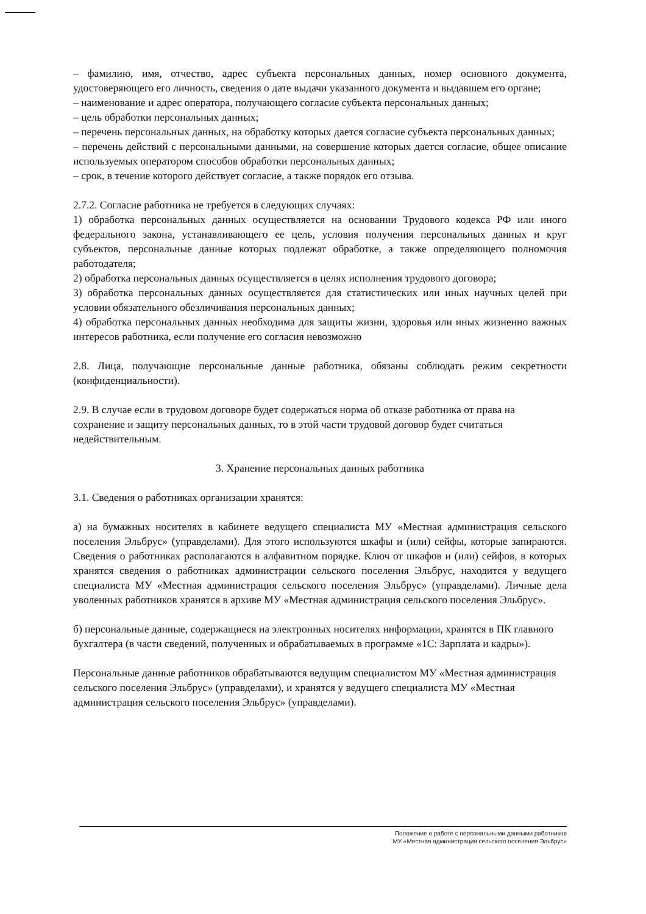– фамилию, имя, отчество, адрес субъекта персональных данных, номер основного документа, удостоверяющего его личность, сведения о дате выдачи указанного документа и выдавшем его органе;
– наименование и адрес оператора, получающего согласие субъекта персональных данных;
– цель обработки персональных данных;
– перечень персональных данных, на обработку которых дается согласие субъекта персональных данных;
– перечень действий с персональными данными, на совершение которых дается согласие, общее описание используемых оператором способов обработки персональных данных;
– срок, в течение которого действует согласие, а также порядок его отзыва.
2.7.2. Согласие работника не требуется в следующих случаях:
1) обработка персональных данных осуществляется на основании Трудового кодекса РФ или иного федерального закона, устанавливающего ее цель, условия получения персональных данных и круг субъектов, персональные данные которых подлежат обработке, а также определяющего полномочия работодателя;
2) обработка персональных данных осуществляется в целях исполнения трудового договора;
3) обработка персональных данных осуществляется для статистических или иных научных целей при условии обязательного обезличивания персональных данных;
4) обработка персональных данных необходима для защиты жизни, здоровья или иных жизненно важных интересов работника, если получение его согласия невозможно
2.8. Лица, получающие персональные данные работника, обязаны соблюдать режим секретности (конфиденциальности).
2.9. В случае если в трудовом договоре будет содержаться норма об отказе работника от права на сохранение и защиту персональных данных, то в этой части трудовой договор будет считаться недействительным.
3. Хранение персональных данных работника
3.1. Сведения о работниках организации хранятся:
а) на бумажных носителях в кабинете ведущего специалиста МУ «Местная администрация сельского поселения Эльбрус» (управделами). Для этого используются шкафы и (или) сейфы, которые запираются. Сведения о работниках располагаются в алфавитном порядке. Ключ от шкафов и (или) сейфов, в которых хранятся сведения о работниках администрации сельского поселения Эльбрус, находится у ведущего специалиста МУ «Местная администрация сельского поселения Эльбрус» (управделами). Личные дела уволенных работников хранятся в архиве МУ «Местная администрация сельского поселения Эльбрус».
б) персональные данные, содержащиеся на электронных носителях информации, хранятся в ПК главного бухгалтера (в части сведений, полученных и обрабатываемых в программе «1С: Зарплата и кадры»).
Персональные данные работников обрабатываются ведущим специалистом МУ «Местная администрация сельского поселения Эльбрус» (управделами), и хранятся у ведущего специалиста МУ «Местная администрация сельского поселения Эльбрус» (управделами).
Положение о работе с персональными данными работников
МУ «Местная администрация сельского поселения Эльбрус»